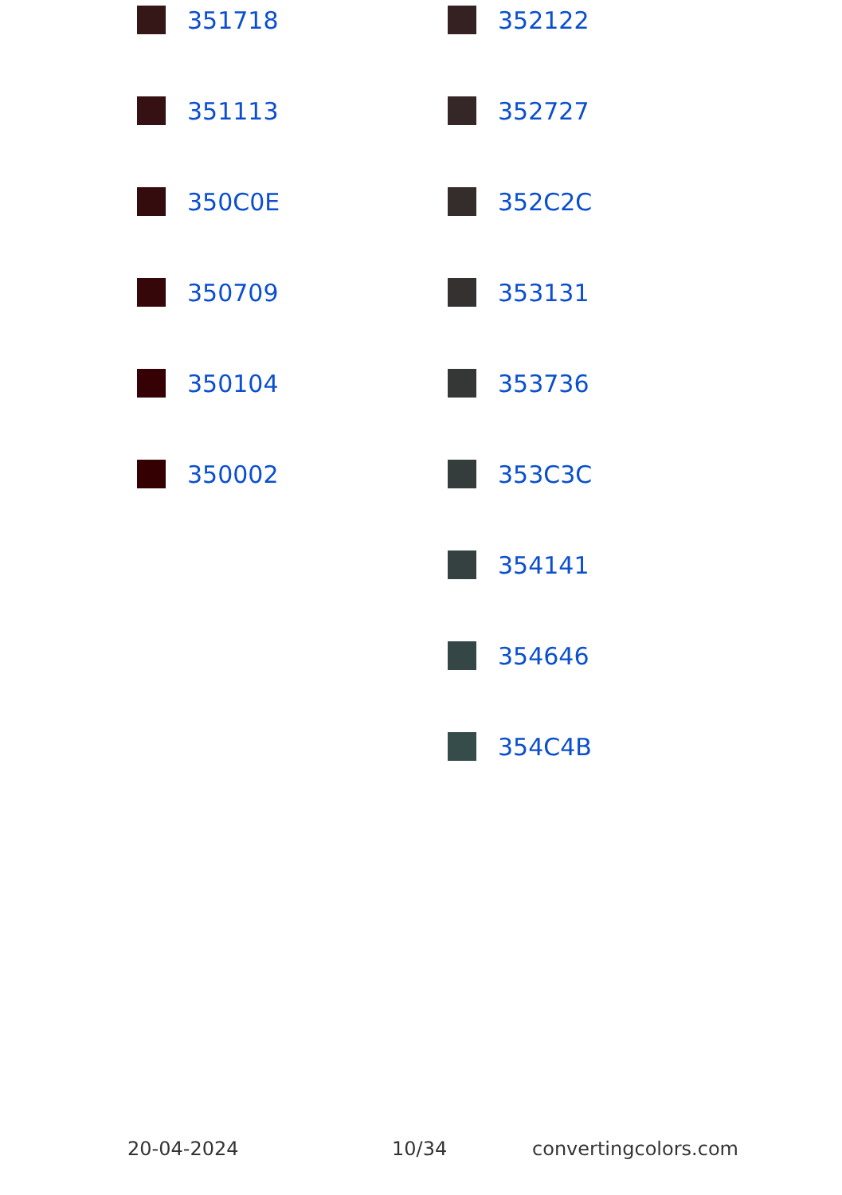351718
351113
350C0E
350709
350104
350002
352122
352727
352C2C
353131
353736
353C3C
354141
354646
354C4B
20-04-2024 10/34 convertingcolors.com